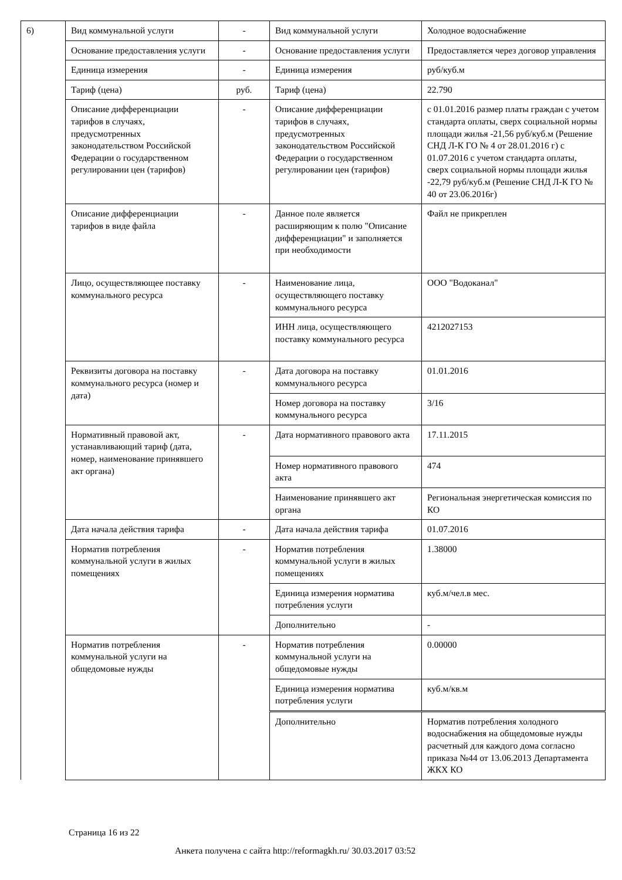| 6) | Вид коммунальной услуги | - | Вид коммунальной услуги | Холодное водоснабжение |
| | Основание предоставления услуги | - | Основание предоставления услуги | Предоставляется через договор управления |
| | Единица измерения | - | Единица измерения | руб/куб.м |
| | Тариф (цена) | руб. | Тариф (цена) | 22.790 |
| | Описание дифференциации тарифов в случаях, предусмотренных законодательством Российской Федерации о государственном регулировании цен (тарифов) | - | Описание дифференциации тарифов в случаях, предусмотренных законодательством Российской Федерации о государственном регулировании цен (тарифов) | с 01.01.2016 размер платы граждан с учетом стандарта оплаты, сверх социальной нормы площади жилья -21,56 руб/куб.м (Решение СНД Л-К ГО № 4 от 28.01.2016 г) с 01.07.2016 с учетом стандарта оплаты, сверх социальной нормы площади жилья -22,79 руб/куб.м (Решение СНД Л-К ГО № 40 от 23.06.2016г) |
| | Описание дифференциации тарифов в виде файла | - | Данное поле является расширяющим к полю "Описание дифференциации" и заполняется при необходимости | Файл не прикреплен |
| | Лицо, осуществляющее поставку коммунального ресурса | - | Наименование лица, осуществляющего поставку коммунального ресурса | ООО "Водоканал" |
| | | | ИНН лица, осуществляющего поставку коммунального ресурса | 4212027153 |
| | Реквизиты договора на поставку коммунального ресурса (номер и дата) | - | Дата договора на поставку коммунального ресурса | 01.01.2016 |
| | | | Номер договора на поставку коммунального ресурса | 3/16 |
| | Нормативный правовой акт, устанавливающий тариф (дата, номер, наименование принявшего акт органа) | - | Дата нормативного правового акта | 17.11.2015 |
| | | | Номер нормативного правового акта | 474 |
| | | | Наименование принявшего акт органа | Региональная энергетическая комиссия по КО |
| | Дата начала действия тарифа | - | Дата начала действия тарифа | 01.07.2016 |
| | Норматив потребления коммунальной услуги в жилых помещениях | - | Норматив потребления коммунальной услуги в жилых помещениях | 1.38000 |
| | | | Единица измерения норматива потребления услуги | куб.м/чел.в мес. |
| | | | Дополнительно | - |
| | Норматив потребления коммунальной услуги на общедомовые нужды | - | Норматив потребления коммунальной услуги на общедомовые нужды | 0.00000 |
| | | | Единица измерения норматива потребления услуги | куб.м/кв.м |
| | | | Дополнительно | Норматив потребления холодного водоснабжения на общедомовые нужды расчетный для каждого дома согласно приказа №44 от 13.06.2013 Департамента ЖКХ КО |
Страница 16 из 22
Анкета получена с сайта http://reformagkh.ru/ 30.03.2017 03:52